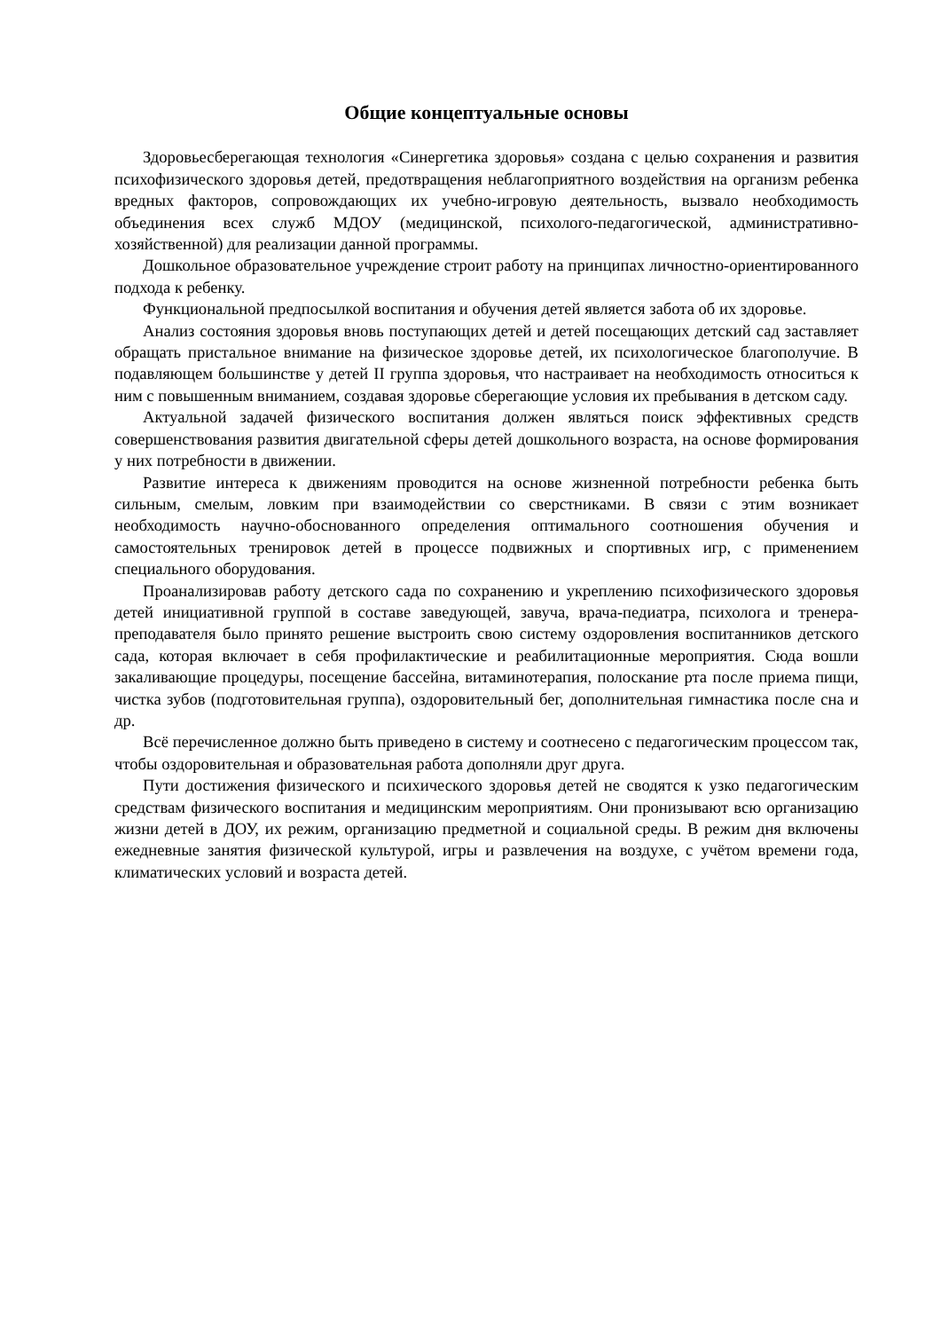Общие концептуальные основы
Здоровьесберегающая технология «Синергетика здоровья» создана с целью сохранения и развития психофизического здоровья детей, предотвращения неблагоприятного воздействия на организм ребенка вредных факторов, сопровождающих их учебно-игровую деятельность, вызвало необходимость объединения всех служб МДОУ (медицинской, психолого-педагогической, административно-хозяйственной) для реализации данной программы.
Дошкольное образовательное учреждение строит работу на принципах личностно-ориентированного подхода к ребенку.
Функциональной предпосылкой воспитания и обучения детей является забота об их здоровье.
Анализ состояния здоровья вновь поступающих детей и детей посещающих детский сад заставляет обращать пристальное внимание на физическое здоровье детей, их психологическое благополучие. В подавляющем большинстве у детей II группа здоровья, что настраивает на необходимость относиться к ним с повышенным вниманием, создавая здоровье сберегающие условия их пребывания в детском саду.
Актуальной задачей физического воспитания должен являться поиск эффективных средств совершенствования развития двигательной сферы детей дошкольного возраста, на основе формирования у них потребности в движении.
Развитие интереса к движениям проводится на основе жизненной потребности ребенка быть сильным, смелым, ловким при взаимодействии со сверстниками. В связи с этим возникает необходимость научно-обоснованного определения оптимального соотношения обучения и самостоятельных тренировок детей в процессе подвижных и спортивных игр, с применением специального оборудования.
Проанализировав работу детского сада по сохранению и укреплению психофизического здоровья детей инициативной группой в составе заведующей, завуча, врача-педиатра, психолога и тренера-преподавателя было принято решение выстроить свою систему оздоровления воспитанников детского сада, которая включает в себя профилактические и реабилитационные мероприятия. Сюда вошли закаливающие процедуры, посещение бассейна, витаминотерапия, полоскание рта после приема пищи, чистка зубов (подготовительная группа), оздоровительный бег, дополнительная гимнастика после сна и др.
Всё перечисленное должно быть приведено в систему и соотнесено с педагогическим процессом так, чтобы оздоровительная и образовательная работа дополняли друг друга.
Пути достижения физического и психического здоровья детей не сводятся к узко педагогическим средствам физического воспитания и медицинским мероприятиям. Они пронизывают всю организацию жизни детей в ДОУ, их режим, организацию предметной и социальной среды. В режим дня включены ежедневные занятия физической культурой, игры и развлечения на воздухе, с учётом времени года, климатических условий и возраста детей.